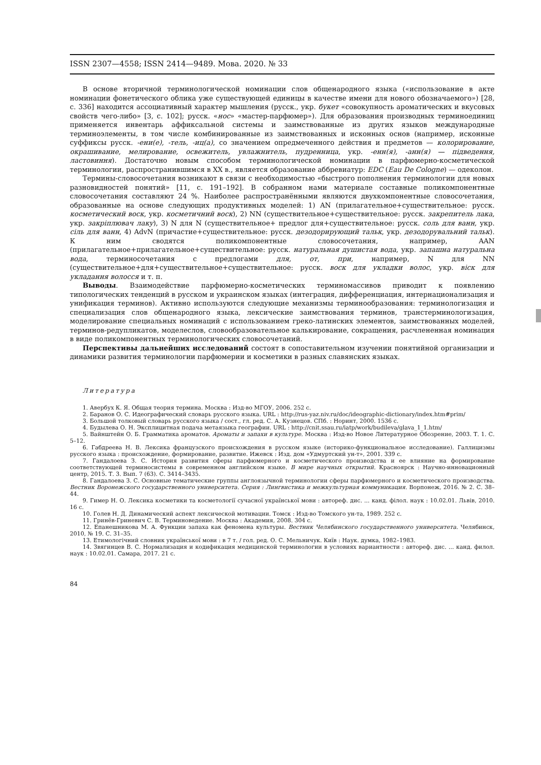ISSN 2307—4558; ISSN 2414—9489. Мова. 2020. № 33
В основе вторичной терминологической номинации слов общенародного языка («использование в акте номинации фонетического облика уже существующей единицы в качестве имени для нового обозначаемого») [28, с. 336] находится ассоциативный характер мышления (русск., укр. букет «совокупность ароматических и вкусовых свойств чего-либо» [3, с. 102]; русск. «нос» «мастер-парфюмер»). Для образования производных терминоединиц применяется инвентарь аффиксальной системы и заимствованные из других языков международные терминоэлементы, в том числе комбинированные из заимствованных и исконных основ (например, исконные суффиксы русск. -ени(е), -тель, -иц(а), со значением опредмеченного действия и предметов — колорирование, окрашивание, мелирование, освежитель, увлажнитель, пудренница, укр. -енн(я), -анн(я) — підведення, ластовиння). Достаточно новым способом терминологической номинации в парфюмерно-косметической терминологии, распространившимся в XX в., является образование аббревиатур: EDC (Eau De Cologne) — одеколон.
Термины-словосочетания возникают в связи с необходимостью «быстрого пополнения терминологии для новых разновидностей понятий» [11, с. 191–192]. В собранном нами материале составные поликомпонентные словосочетания составляют 24 %. Наиболее распространёнными являются двухкомпонентные словосочетания, образованные на основе следующих продуктивных моделей: 1) AN (прилагательное+существительное: русск. косметический воск, укр. косметичний воск), 2) NN (существительное+существительное: русск. закрепитель лака, укр. закріплювач лаку), 3) N для N (существительное+ предлог для+существительное: русск. соль для ванн, укр. сіль для ванн, 4) AdvN (причастие+существительное: русск. дезодорирующий тальк, укр. дезодорувальний тальк). К ним сводятся поликомпонентные словосочетания, например, AAN (прилагательное+прилагательное+существительное: русск. натуральная душистая вода, укр. запашна натуральна вода, терминосочетания с предлогами для, от, при, например, N для NN (существительное+для+существительное+существительное: русск. воск для укладки волос, укр. віск для укладання волосся и т. п.
Выводы. Взаимодействие парфюмерно-косметических терминомассивов приводит к появлению типологических тенденций в русском и украинском языках (интеграция, дифференциация, интернационализация и унификация терминов). Активно используются следующие механизмы терминообразования: терминологизация и специализация слов общенародного языка, лексические заимствования терминов, транстерминологизация, моделирование специальных номинаций с использованием греко-латинских элементов, заимствованных моделей, терминов-редупликатов, моделеслов, словообразовательное калькирование, сокращения, расчлененная номинация в виде поликомпонентных терминологических словосочетаний.
Перспективы дальнейших исследований состоят в сопоставительном изучении понятийной организации и динамики развития терминологии парфюмерии и косметики в разных славянских языках.
Литература
1. Авербух К. Я. Общая теория термина. Москва : Изд-во МГОУ, 2006. 252 с.
2. Баранов О. С. Идеографический словарь русского языка. URL : http://rus-yaz.niv.ru/doc/ideographic-dictionary/index.htm#prim/
3. Большой толковый словарь русского языка / сост., гл. ред. С. А. Кузнецов. СПб. : Норинт, 2000. 1536 с.
4. Будылева О. Н. Эксплицитная подача метаязыка географии. URL : http://cnit.ssau.ru/iatp/work/budileva/glava_1_1.htm/
5. Вайнштейн О. Б. Грамматика ароматов. Ароматы и запахи в культуре. Москва : Изд-во Новое Литературное Обозрение, 2003. Т. 1. С. 5–12.
6. Габдреева Н. В. Лексика французского происхождения в русском языке (историко-функциональное исследование). Галлицизмы русского языка : происхождение, формирование, развитие. Ижевск : Изд. дом «Удмуртский ун-т», 2001. 339 с.
7. Гандалоева З. С. История развития сферы парфюмерного и косметического производства и ее влияние на формирование соответствующей терминосистемы в современном английском языке. В мире научных открытий. Красноярск : Научно-инновационный центр, 2015. Т. 3. Вып. 7 (63). С. 3414–3435.
8. Гандалоева З. С. Основные тематические группы англоязычной терминологии сферы парфюмерного и косметического производства. Вестник Воронежского государственного университета. Серия : Лингвистика и межкультурная коммуникация. Ворпонеж, 2016. № 2. С. 38–44.
9. Гимер Н. О. Лексика косметики та косметології сучасної української мови : автореф. дис. ... канд. філол. наук : 10.02.01. Львів, 2010. 16 с.
10. Голев Н. Д. Динамический аспект лексической мотивации. Томск : Изд-во Томского ун-та, 1989. 252 с.
11. Гринёв-Гриневич С. В. Терминоведение. Москва : Академия, 2008. 304 с.
12. Епанешникова М. А. Функции запаха как феномена культуры. Вестник Челябинского государственного университета. Челябинск, 2010, № 19. С. 31–35.
13. Етимологічний словник української мови : в 7 т. / гол. ред. О. С. Мельничук. Київ : Наук. думка, 1982–1983.
14. Звягинцев В. С. Нормализация и кодификация медицинской терминологии в условиях вариантности : автореф. дис. ... канд. филол. наук : 10.02.01. Самара, 2017. 21 с.
84